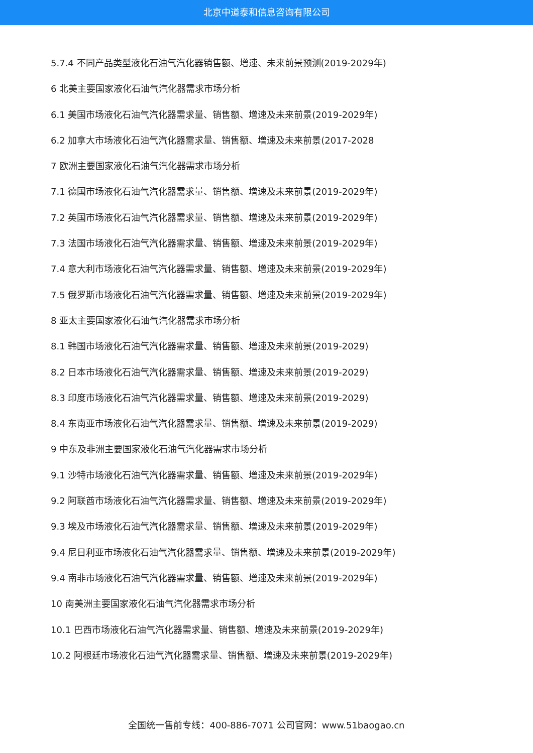北京中道泰和信息咨询有限公司
5.7.4 不同产品类型液化石油气汽化器销售额、增速、未来前景预测(2019-2029年)
6 北美主要国家液化石油气汽化器需求市场分析
6.1 美国市场液化石油气汽化器需求量、销售额、增速及未来前景(2019-2029年)
6.2 加拿大市场液化石油气汽化器需求量、销售额、增速及未来前景(2017-2028
7 欧洲主要国家液化石油气汽化器需求市场分析
7.1 德国市场液化石油气汽化器需求量、销售额、增速及未来前景(2019-2029年)
7.2 英国市场液化石油气汽化器需求量、销售额、增速及未来前景(2019-2029年)
7.3 法国市场液化石油气汽化器需求量、销售额、增速及未来前景(2019-2029年)
7.4 意大利市场液化石油气汽化器需求量、销售额、增速及未来前景(2019-2029年)
7.5 俄罗斯市场液化石油气汽化器需求量、销售额、增速及未来前景(2019-2029年)
8 亚太主要国家液化石油气汽化器需求市场分析
8.1 韩国市场液化石油气汽化器需求量、销售额、增速及未来前景(2019-2029)
8.2 日本市场液化石油气汽化器需求量、销售额、增速及未来前景(2019-2029)
8.3 印度市场液化石油气汽化器需求量、销售额、增速及未来前景(2019-2029)
8.4 东南亚市场液化石油气汽化器需求量、销售额、增速及未来前景(2019-2029)
9 中东及非洲主要国家液化石油气汽化器需求市场分析
9.1 沙特市场液化石油气汽化器需求量、销售额、增速及未来前景(2019-2029年)
9.2 阿联酋市场液化石油气汽化器需求量、销售额、增速及未来前景(2019-2029年)
9.3 埃及市场液化石油气汽化器需求量、销售额、增速及未来前景(2019-2029年)
9.4 尼日利亚市场液化石油气汽化器需求量、销售额、增速及未来前景(2019-2029年)
9.4 南非市场液化石油气汽化器需求量、销售额、增速及未来前景(2019-2029年)
10 南美洲主要国家液化石油气汽化器需求市场分析
10.1 巴西市场液化石油气汽化器需求量、销售额、增速及未来前景(2019-2029年)
10.2 阿根廷市场液化石油气汽化器需求量、销售额、增速及未来前景(2019-2029年)
全国统一售前专线：400-886-7071 公司官网：www.51baogao.cn